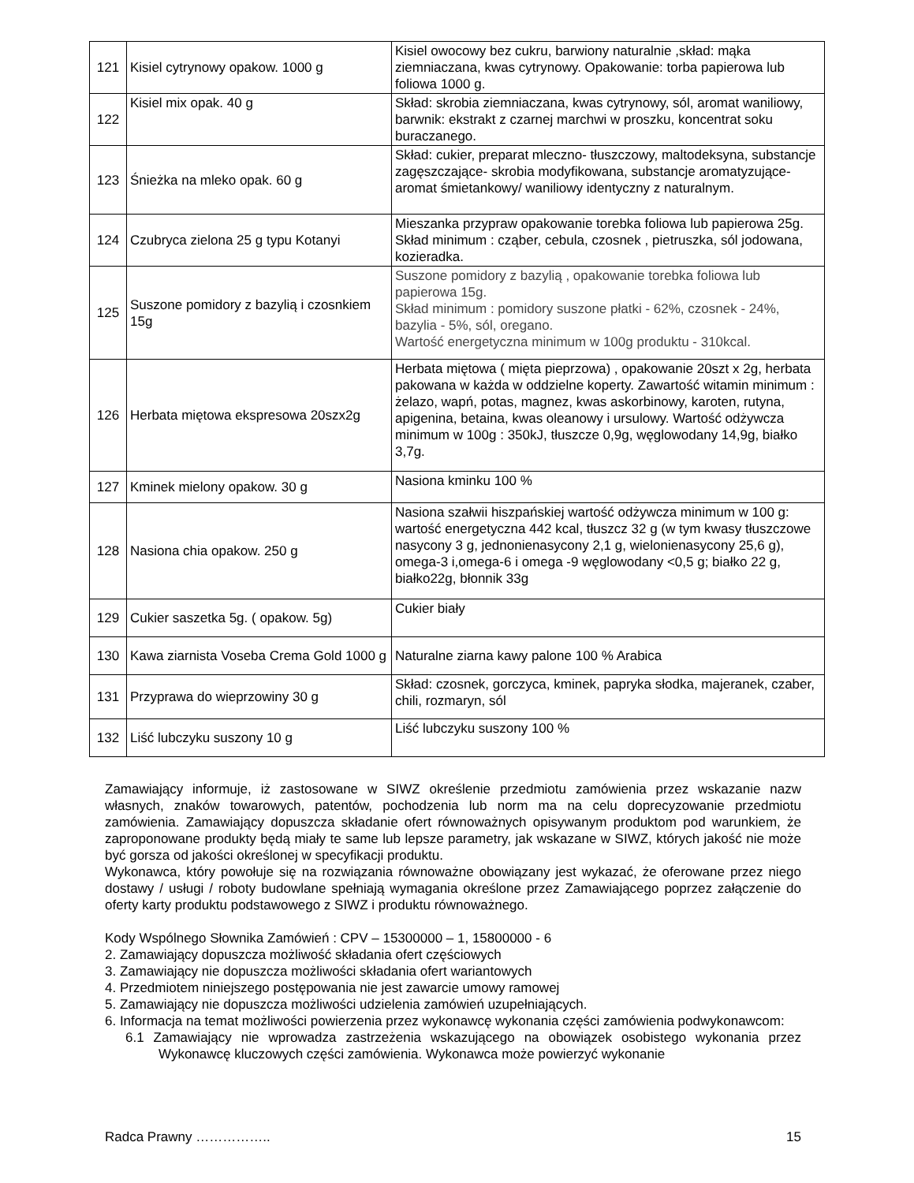| 121 | Kisiel cytrynowy opakow. 1000 g | Kisiel owocowy bez cukru, barwiony naturalnie ,skład: mąka ziemniaczana, kwas cytrynowy. Opakowanie: torba papierowa lub foliowa 1000 g. |
| 122 | Kisiel mix opak. 40 g | Skład: skrobia ziemniaczana, kwas cytrynowy, sól, aromat waniliowy, barwnik: ekstrakt z czarnej marchwi w proszku, koncentrat soku buraczanego. |
| 123 | Śnieżka na mleko opak. 60 g | Skład: cukier, preparat mleczno- tłuszczowy, maltodeksyna, substancje zagęszczające- skrobia modyfikowana, substancje aromatyzujące- aromat śmietankowy/ waniliowy identyczny z naturalnym. |
| 124 | Czubryca zielona 25 g typu Kotanyi | Mieszanka przypraw opakowanie torebka foliowa lub papierowa 25g. Skład minimum : cząber, cebula, czosnek , pietruszka, sól jodowana, kozieradka. |
| 125 | Suszone pomidory z bazylią i czosnkiem 15g | Suszone pomidory z bazylią , opakowanie torebka foliowa lub papierowa 15g. Skład minimum : pomidory suszone płatki - 62%, czosnek - 24%, bazylia - 5%, sól, oregano. Wartość energetyczna minimum w 100g produktu - 310kcal. |
| 126 | Herbata miętowa ekspresowa 20szx2g | Herbata miętowa ( mięta pieprzowa) , opakowanie 20szt x 2g, herbata pakowana w każda w oddzielne koperty. Zawartość witamin minimum : żelazo, wapń, potas, magnez, kwas askorbinowy, karoten, rutyna, apigenina, betaina, kwas oleanowy i ursulowy. Wartość odżywcza minimum w 100g : 350kJ, tłuszcze 0,9g, węglowodany 14,9g, białko 3,7g. |
| 127 | Kminek mielony opakow. 30 g | Nasiona kminku 100 % |
| 128 | Nasiona chia opakow. 250 g | Nasiona szałwii hiszpańskiej wartość odżywcza minimum w 100 g: wartość energetyczna 442 kcal, tłuszcz 32 g (w tym kwasy tłuszczowe nasycony 3 g, jednonienasycony 2,1 g, wielonienasycony 25,6 g), omega-3 i,omega-6 i omega -9 węglowodany <0,5 g; białko 22 g, białko22g, błonnik 33g |
| 129 | Cukier saszetka 5g. ( opakow. 5g) | Cukier biały |
| 130 | Kawa ziarnista Voseba Crema Gold 1000 g | Naturalne ziarna kawy palone 100 % Arabica |
| 131 | Przyprawa do wieprzowiny 30 g | Skład: czosnek, gorczyca, kminek, papryka słodka, majeranek, czaber, chili, rozmaryn, sól |
| 132 | Liść lubczyku suszony 10 g | Liść lubczyku suszony 100 % |
Zamawiający informuje, iż zastosowane w SIWZ określenie przedmiotu zamówienia przez wskazanie nazw własnych, znaków towarowych, patentów, pochodzenia lub norm ma na celu doprecyzowanie przedmiotu zamówienia. Zamawiający dopuszcza składanie ofert równoważnych opisywanym produktom pod warunkiem, że zaproponowane produkty będą miały te same lub lepsze parametry, jak wskazane w SIWZ, których jakość nie może być gorsza od jakości określonej w specyfikacji produktu.
Wykonawca, który powołuje się na rozwiązania równoważne obowiązany jest wykazać, że oferowane przez niego dostawy / usługi / roboty budowlane spełniają wymagania określone przez Zamawiającego poprzez załączenie do oferty karty produktu podstawowego z SIWZ i produktu równoważnego.
Kody Wspólnego Słownika Zamówień : CPV – 15300000 – 1, 15800000 - 6
2. Zamawiający dopuszcza możliwość składania ofert częściowych
3. Zamawiający nie dopuszcza możliwości składania ofert wariantowych
4. Przedmiotem niniejszego postępowania nie jest zawarcie umowy ramowej
5. Zamawiający nie dopuszcza możliwości udzielenia zamówień uzupełniających.
6. Informacja na temat możliwości powierzenia przez wykonawcę wykonania części zamówienia podwykonawcom:
6.1 Zamawiający nie wprowadza zastrzeżenia wskazującego na obowiązek osobistego wykonania przez Wykonawcę kluczowych części zamówienia. Wykonawca może powierzyć wykonanie
Radca Prawny …………….. 15